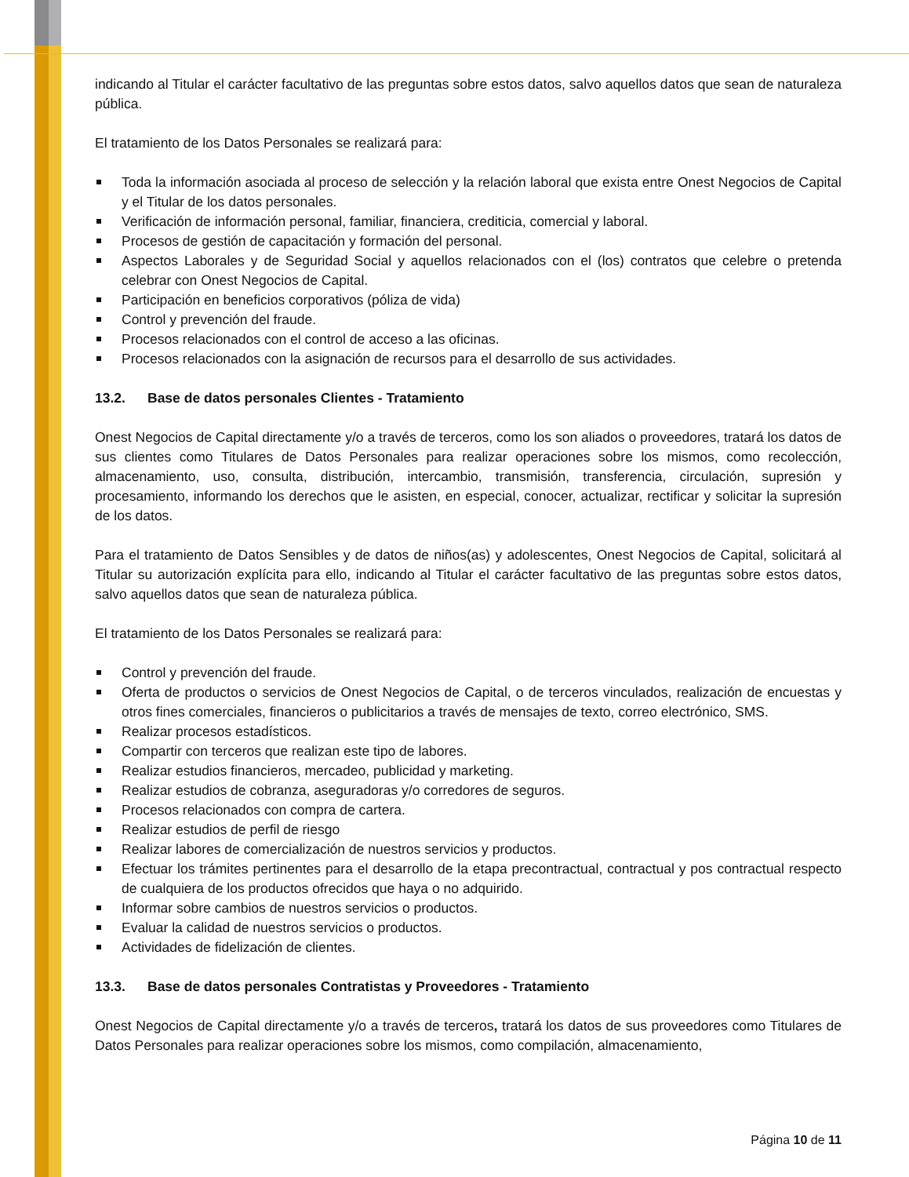indicando al Titular el carácter facultativo de las preguntas sobre estos datos, salvo aquellos datos que sean de naturaleza pública.
El tratamiento de los Datos Personales se realizará para:
Toda la información asociada al proceso de selección y la relación laboral que exista entre Onest Negocios de Capital y el Titular de los datos personales.
Verificación de información personal, familiar, financiera, crediticia, comercial y laboral.
Procesos de gestión de capacitación y formación del personal.
Aspectos Laborales y de Seguridad Social y aquellos relacionados con el (los) contratos que celebre o pretenda celebrar con Onest Negocios de Capital.
Participación en beneficios corporativos (póliza de vida)
Control y prevención del fraude.
Procesos relacionados con el control de acceso a las oficinas.
Procesos relacionados con la asignación de recursos para el desarrollo de sus actividades.
13.2. Base de datos personales Clientes - Tratamiento
Onest Negocios de Capital directamente y/o a través de terceros, como los son aliados o proveedores, tratará los datos de sus clientes como Titulares de Datos Personales para realizar operaciones sobre los mismos, como recolección, almacenamiento, uso, consulta, distribución, intercambio, transmisión, transferencia, circulación, supresión y procesamiento, informando los derechos que le asisten, en especial, conocer, actualizar, rectificar y solicitar la supresión de los datos.
Para el tratamiento de Datos Sensibles y de datos de niños(as) y adolescentes, Onest Negocios de Capital, solicitará al Titular su autorización explícita para ello, indicando al Titular el carácter facultativo de las preguntas sobre estos datos, salvo aquellos datos que sean de naturaleza pública.
El tratamiento de los Datos Personales se realizará para:
Control y prevención del fraude.
Oferta de productos o servicios de Onest Negocios de Capital, o de terceros vinculados, realización de encuestas y otros fines comerciales, financieros o publicitarios a través de mensajes de texto, correo electrónico, SMS.
Realizar procesos estadísticos.
Compartir con terceros que realizan este tipo de labores.
Realizar estudios financieros, mercadeo, publicidad y marketing.
Realizar estudios de cobranza, aseguradoras y/o corredores de seguros.
Procesos relacionados con compra de cartera.
Realizar estudios de perfil de riesgo
Realizar labores de comercialización de nuestros servicios y productos.
Efectuar los trámites pertinentes para el desarrollo de la etapa precontractual, contractual y pos contractual respecto de cualquiera de los productos ofrecidos que haya o no adquirido.
Informar sobre cambios de nuestros servicios o productos.
Evaluar la calidad de nuestros servicios o productos.
Actividades de fidelización de clientes.
13.3. Base de datos personales Contratistas y Proveedores - Tratamiento
Onest Negocios de Capital directamente y/o a través de terceros, tratará los datos de sus proveedores como Titulares de Datos Personales para realizar operaciones sobre los mismos, como compilación, almacenamiento,
Página 10 de 11